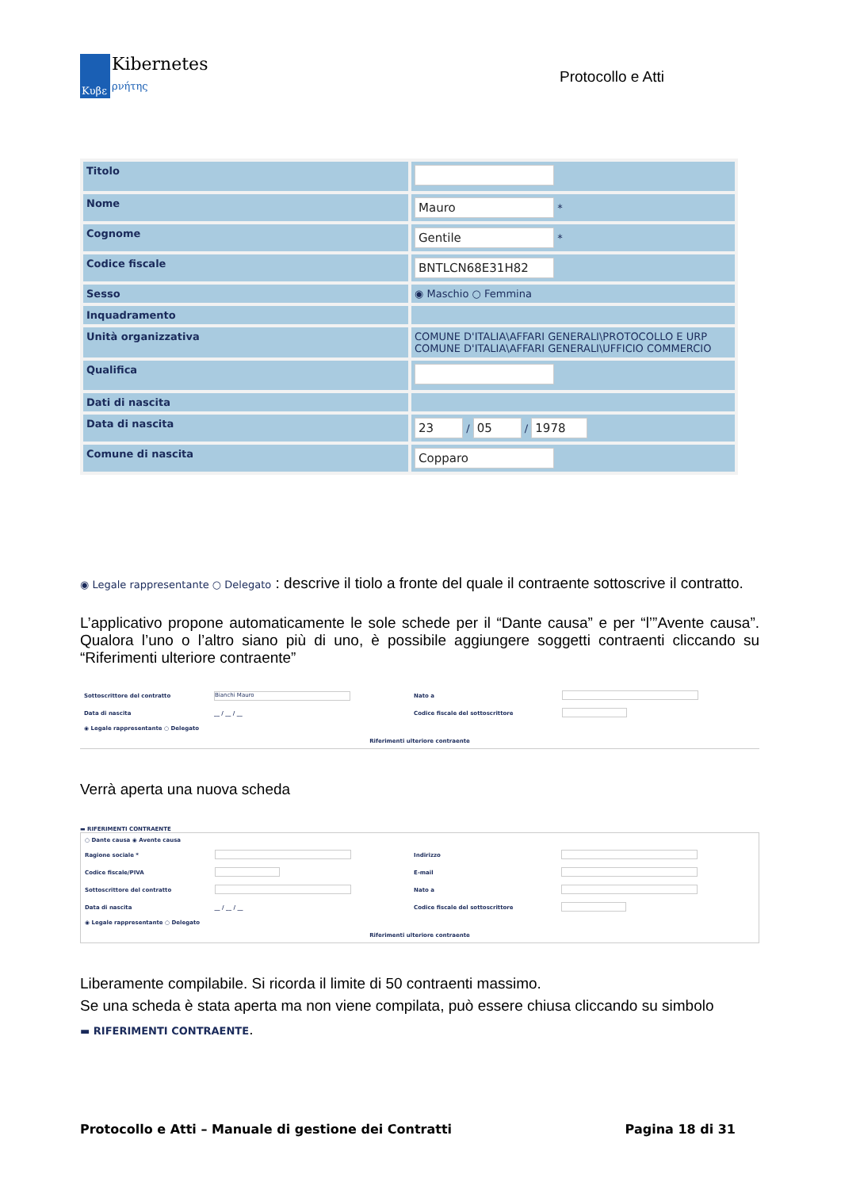Κυβε
Kibernetes
ρνήτης
Protocollo e Atti
| Titolo | |
| Nome | Mauro * |
| Cognome | Gentile * |
| Codice fiscale | BNTLCN68E31H82 |
| Sesso | ◉ Maschio ○ Femmina |
| Inquadramento | |
| Unità organizzativa | COMUNE D'ITALIA\AFFARI GENERALI\PROTOCOLLO E URP COMUNE D'ITALIA\AFFARI GENERALI\UFFICIO COMMERCIO |
| Qualifica | |
| Dati di nascita | |
| Data di nascita | 23 / 05 / 1978 |
| Comune di nascita | Copparo |
◉ Legale rappresentante ○ Delegato : descrive il tiolo a fronte del quale il contraente sottoscrive il contratto.
L’applicativo propone automaticamente le sole schede per il “Dante causa” e per “l’”Avente causa”. Qualora l’uno o l’altro siano più di uno, è possibile aggiungere soggetti contraenti cliccando su “Riferimenti ulteriore contraente”
| Sottoscrittore del contratto | Bianchi Mauro | Nato a | |
| Data di nascita | __ / __ / __ | Codice fiscale del sottoscrittore | |
| ◉ Legale rappresentante ○ Delegato | | | |
| Riferimenti ulteriore contraente | | | |
Verrà aperta una nuova scheda
▬ RIFERIMENTI CONTRAENTE
| ○ Dante causa ◉ Avente causa | | | |
| Ragione sociale * | | Indirizzo | |
| Codice fiscale/PIVA | | E-mail | |
| Sottoscrittore del contratto | | Nato a | |
| Data di nascita | __ / __ / __ | Codice fiscale del sottoscrittore | |
| ◉ Legale rappresentante ○ Delegato | | | |
| Riferimenti ulteriore contraente | | | |
Liberamente compilabile. Si ricorda il limite di 50 contraenti massimo.
Se una scheda è stata aperta ma non viene compilata, può essere chiusa cliccando su simbolo
▬ RIFERIMENTI CONTRAENTE.
Protocollo e Atti – Manuale di gestione dei Contratti Pagina 18 di 31